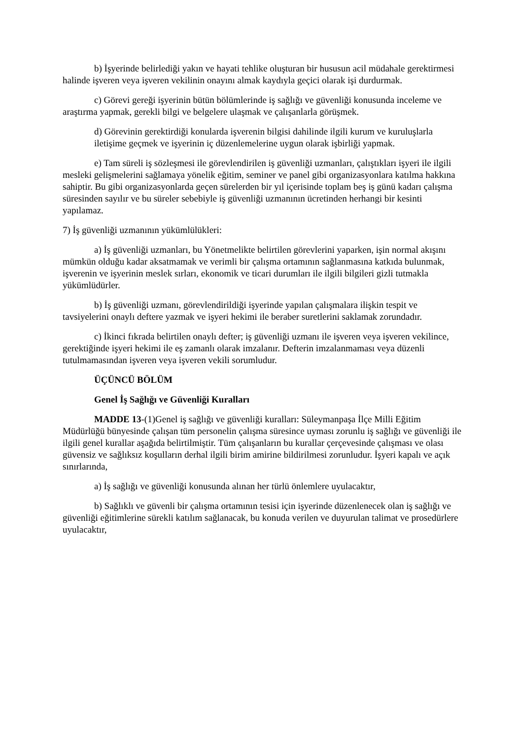b) İşyerinde belirlediği yakın ve hayati tehlike oluşturan bir hususun acil müdahale gerektirmesi halinde işveren veya işveren vekilinin onayını almak kaydıyla geçici olarak işi durdurmak.
c) Görevi gereği işyerinin bütün bölümlerinde iş sağlığı ve güvenliği konusunda inceleme ve araştırma yapmak, gerekli bilgi ve belgelere ulaşmak ve çalışanlarla görüşmek.
d) Görevinin gerektirdiği konularda işverenin bilgisi dahilinde ilgili kurum ve kuruluşlarla iletişime geçmek ve işyerinin iç düzenlemelerine uygun olarak işbirliği yapmak.
e) Tam süreli iş sözleşmesi ile görevlendirilen iş güvenliği uzmanları, çalıştıkları işyeri ile ilgili mesleki gelişmelerini sağlamaya yönelik eğitim, seminer ve panel gibi organizasyonlara katılma hakkına sahiptir. Bu gibi organizasyonlarda geçen sürelerden bir yıl içerisinde toplam beş iş günü kadarı çalışma süresinden sayılır ve bu süreler sebebiyle iş güvenliği uzmanının ücretinden herhangi bir kesinti yapılamaz.
7) İş güvenliği uzmanının yükümlülükleri:
a) İş güvenliği uzmanları, bu Yönetmelikte belirtilen görevlerini yaparken, işin normal akışını mümkün olduğu kadar aksatmamak ve verimli bir çalışma ortamının sağlanmasına katkıda bulunmak, işverenin ve işyerinin meslek sırları, ekonomik ve ticari durumları ile ilgili bilgileri gizli tutmakla yükümlüdürler.
b) İş güvenliği uzmanı, görevlendirildiği işyerinde yapılan çalışmalara ilişkin tespit ve tavsiyelerini onaylı deftere yazmak ve işyeri hekimi ile beraber suretlerini saklamak zorundadır.
c) İkinci fıkrada belirtilen onaylı defter; iş güvenliği uzmanı ile işveren veya işveren vekilince, gerektiğinde işyeri hekimi ile eş zamanlı olarak imzalanır. Defterin imzalanmaması veya düzenli tutulmamasından işveren veya işveren vekili sorumludur.
ÜÇÜNCÜ BÖLÜM
Genel İş Sağlığı ve Güvenliği Kuralları
MADDE 13-(1)Genel iş sağlığı ve güvenliği kuralları: Süleymanpaşa İlçe Milli Eğitim Müdürlüğü bünyesinde çalışan tüm personelin çalışma süresince uyması zorunlu iş sağlığı ve güvenliği ile ilgili genel kurallar aşağıda belirtilmiştir. Tüm çalışanların bu kurallar çerçevesinde çalışması ve olası güvensiz ve sağlıksız koşulların derhal ilgili birim amirine bildirilmesi zorunludur. İşyeri kapalı ve açık sınırlarında,
a) İş sağlığı ve güvenliği konusunda alınan her türlü önlemlere uyulacaktır,
b) Sağlıklı ve güvenli bir çalışma ortamının tesisi için işyerinde düzenlenecek olan iş sağlığı ve güvenliği eğitimlerine sürekli katılım sağlanacak, bu konuda verilen ve duyurulan talimat ve prosedürlere uyulacaktır,